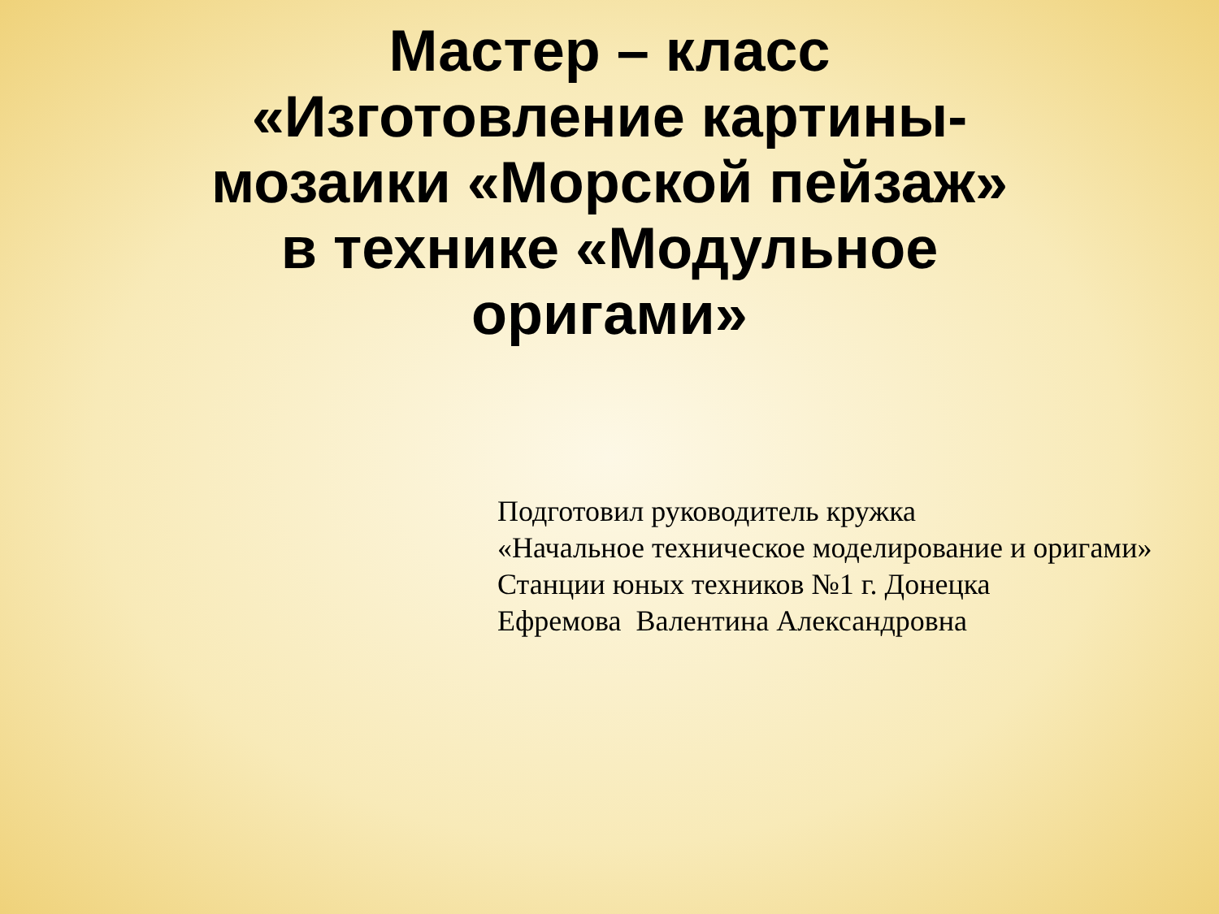Мастер – класс
«Изготовление картины-
мозаики «Морской пейзаж»
в технике «Модульное
оригами»
Подготовил руководитель кружка
«Начальное техническое моделирование и оригами»
Станции юных техников №1 г. Донецка
Ефремова Валентина Александровна